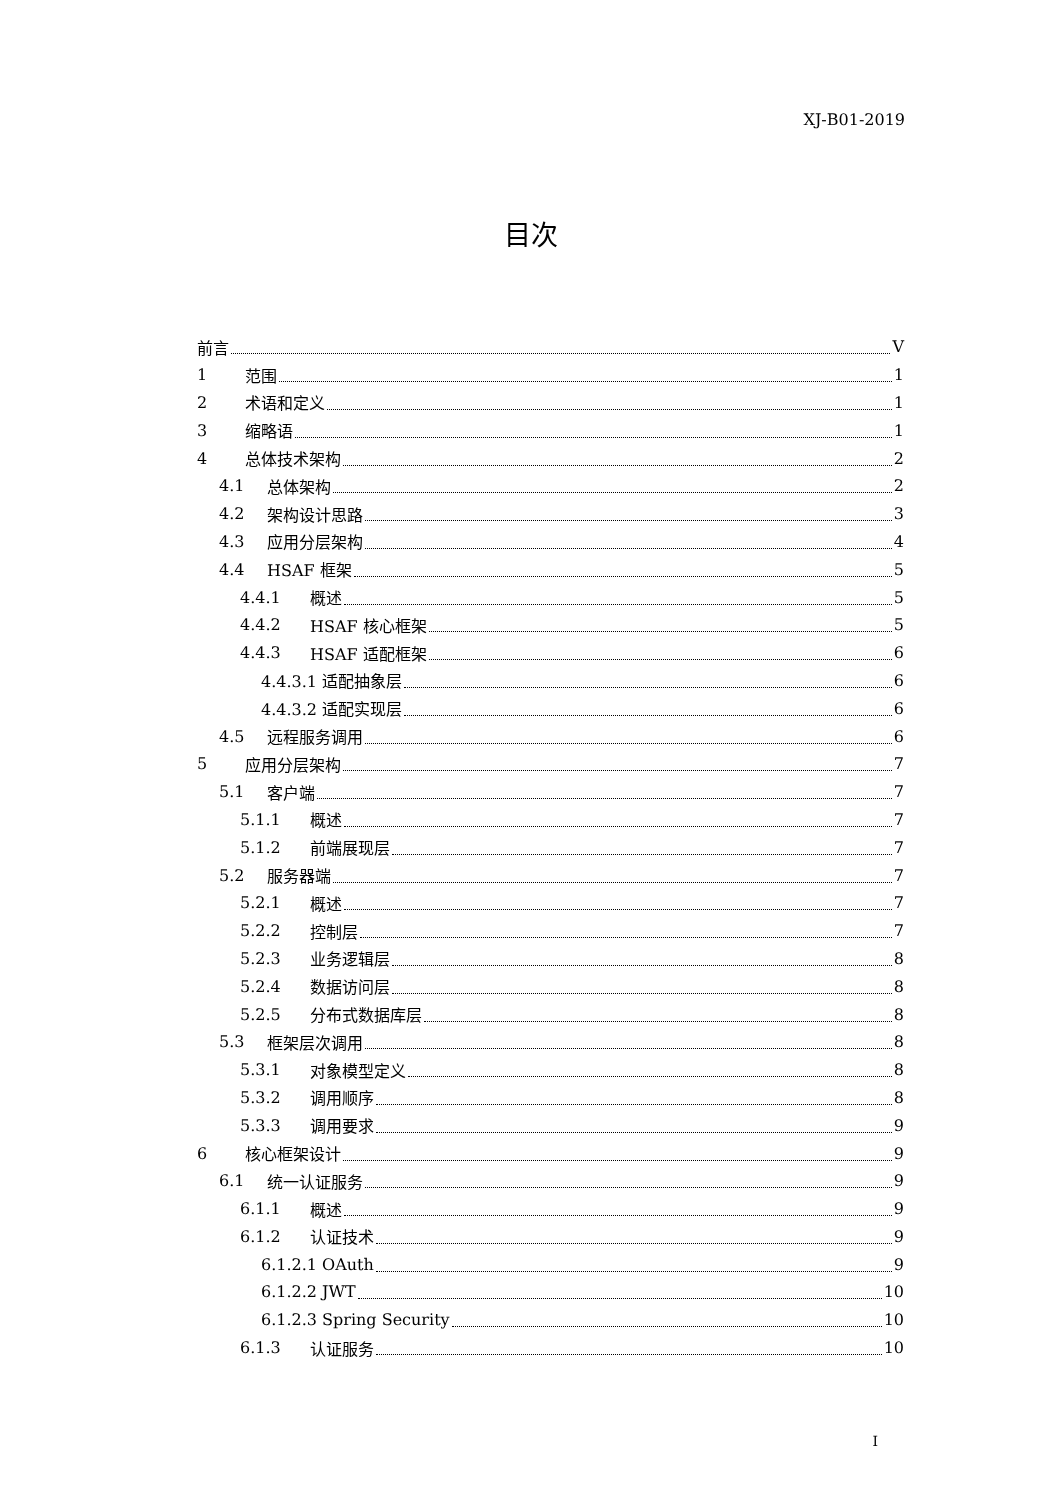XJ-B01-2019
目次
前言 V
1 范围 1
2 术语和定义 1
3 缩略语 1
4 总体技术架构 2
4.1 总体架构 2
4.2 架构设计思路 3
4.3 应用分层架构 4
4.4 HSAF 框架 5
4.4.1 概述 5
4.4.2 HSAF 核心框架 5
4.4.3 HSAF 适配框架 6
4.4.3.1 适配抽象层 6
4.4.3.2 适配实现层 6
4.5 远程服务调用 6
5 应用分层架构 7
5.1 客户端 7
5.1.1 概述 7
5.1.2 前端展现层 7
5.2 服务器端 7
5.2.1 概述 7
5.2.2 控制层 7
5.2.3 业务逻辑层 8
5.2.4 数据访问层 8
5.2.5 分布式数据库层 8
5.3 框架层次调用 8
5.3.1 对象模型定义 8
5.3.2 调用顺序 8
5.3.3 调用要求 9
6 核心框架设计 9
6.1 统一认证服务 9
6.1.1 概述 9
6.1.2 认证技术 9
6.1.2.1 OAuth 9
6.1.2.2 JWT 10
6.1.2.3 Spring Security 10
6.1.3 认证服务 10
I